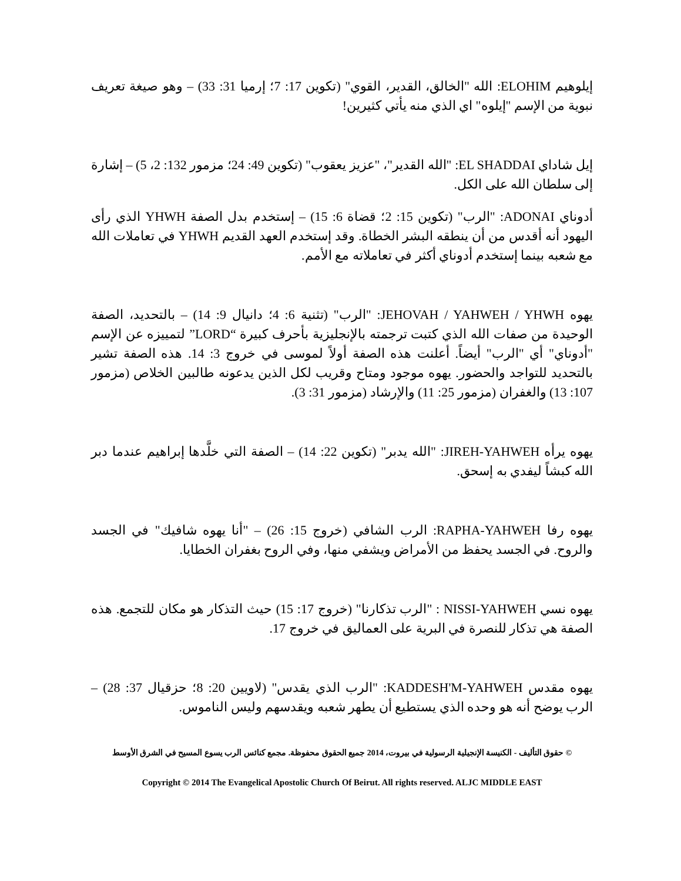إيلوهيم ELOHIM: الله "الخالق، القدير، القوي" (تكوين 17: 7؛ إرميا 31: 33) – وهو صيغة تعريف نبوية من الإسم "إيلوه" اي الذي منه يأتي كثيرين!
إيل شاداي EL SHADDAI: "الله القدير"، "عزيز يعقوب" (تكوين 49: 24؛ مزمور 132: 2، 5) – إشارة إلى سلطان الله على الكل.
أدوناي ADONAI: "الرب" (تكوين 15: 2؛ قضاة 6: 15) – إستخدم بدل الصفة YHWH الذي رأى اليهود أنه أقدس من أن ينطقه البشر الخطاة. وقد إستخدم العهد القديم YHWH في تعاملات الله مع شعبه بينما إستخدم أدوناي أكثر في تعاملاته مع الأمم.
يهوه JEHOVAH / YAHWEH / YHWH: "الرب" (تثنية 6: 4؛ دانيال 9: 14) – بالتحديد، الصفة الوحيدة من صفات الله الذي كتبت ترجمته بالإنجليزية بأحرف كبيرة “LORD” لتمييزه عن الإسم "أدوناي" أي "الرب" أيضاً. أعلنت هذه الصفة أولاً لموسى في خروج 3: 14. هذه الصفة تشير بالتحديد للتواجد والحضور. يهوه موجود ومتاح وقريب لكل الذين يدعونه طالبين الخلاص (مزمور 107: 13) والغفران (مزمور 25: 11) والإرشاد (مزمور 31: 3).
يهوه يرأه JIREH-YAHWEH: "الله يدبر" (تكوين 22: 14) – الصفة التي خلَّدها إبراهيم عندما دبر الله كبشاً ليفدي به إسحق.
يهوه رفا RAPHA-YAHWEH: الرب الشافي (خروج 15: 26) – "أنا يهوه شافيك" في الجسد والروح. في الجسد يحفظ من الأمراض ويشفي منها، وفي الروح بغفران الخطايا.
يهوه نسي NISSI-YAHWEH : "الرب تذكارنا" (خروج 17: 15) حيث التذكار هو مكان للتجمع. هذه الصفة هي تذكار للنصرة في البرية على العماليق في خروج 17.
يهوه مقدس KADDESH'M-YAHWEH: "الرب الذي يقدس" (لاويين 20: 8؛ حزقيال 37: 28) – الرب يوضح أنه هو وحده الذي يستطيع أن يطهر شعبه ويقدسهم وليس الناموس.
© حقوق التأليف - الكنيسة الإنجيلية الرسولية في بيروت، 2014 جميع الحقوق محفوظة. مجمع كنائس الرب يسوع المسيح في الشرق الأوسط
Copyright © 2014 The Evangelical Apostolic Church Of Beirut. All rights reserved. ALJC MIDDLE EAST